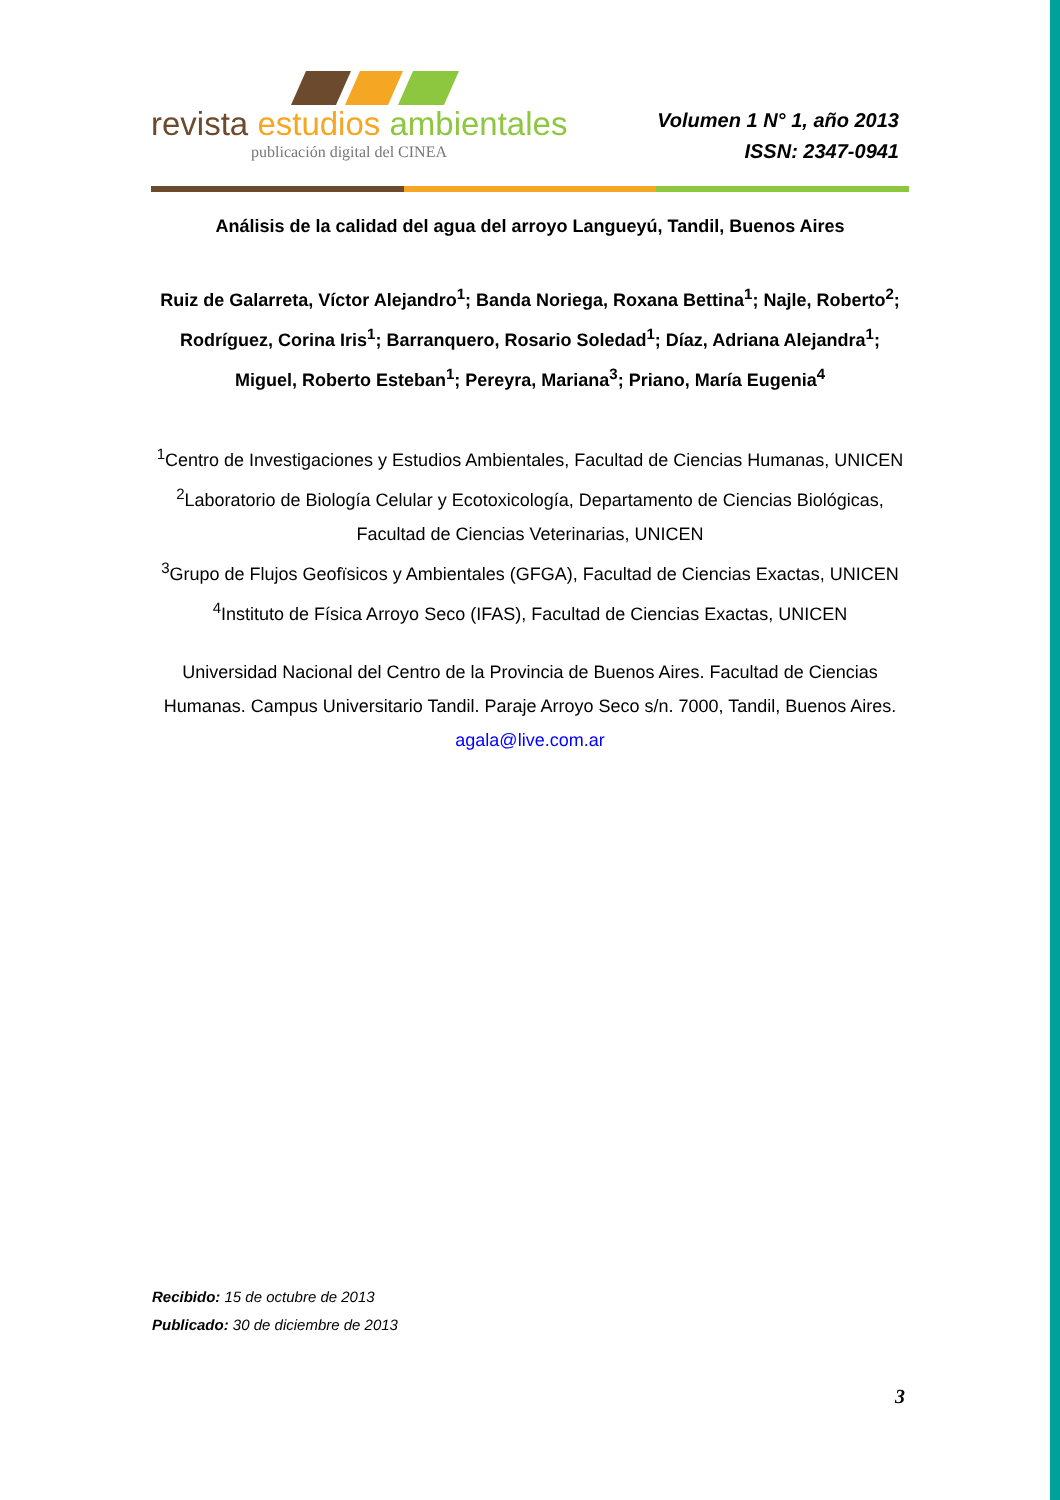revista estudios ambientales
publicación digital del CINEA
Volumen 1 N° 1, año 2013
ISSN: 2347-0941
Análisis de la calidad del agua del arroyo Langueyú, Tandil, Buenos Aires
Ruiz de Galarreta, Víctor Alejandro<sup>1</sup>; Banda Noriega, Roxana Bettina<sup>1</sup>; Najle, Roberto<sup>2</sup>; Rodríguez, Corina Iris<sup>1</sup>; Barranquero, Rosario Soledad<sup>1</sup>; Díaz, Adriana Alejandra<sup>1</sup>; Miguel, Roberto Esteban<sup>1</sup>; Pereyra, Mariana<sup>3</sup>; Priano, María Eugenia<sup>4</sup>
<sup>1</sup> Centro de Investigaciones y Estudios Ambientales, Facultad de Ciencias Humanas, UNICEN
<sup>2</sup> Laboratorio de Biología Celular y Ecotoxicología, Departamento de Ciencias Biológicas, Facultad de Ciencias Veterinarias, UNICEN
<sup>3</sup> Grupo de Flujos Geofïsicos y Ambientales (GFGA), Facultad de Ciencias Exactas, UNICEN
<sup>4</sup> Instituto de Física Arroyo Seco (IFAS), Facultad de Ciencias Exactas, UNICEN
Universidad Nacional del Centro de la Provincia de Buenos Aires. Facultad de Ciencias Humanas. Campus Universitario Tandil. Paraje Arroyo Seco s/n. 7000, Tandil, Buenos Aires.
agala@live.com.ar
Recibido: 15 de octubre de 2013
Publicado: 30 de diciembre de 2013
3